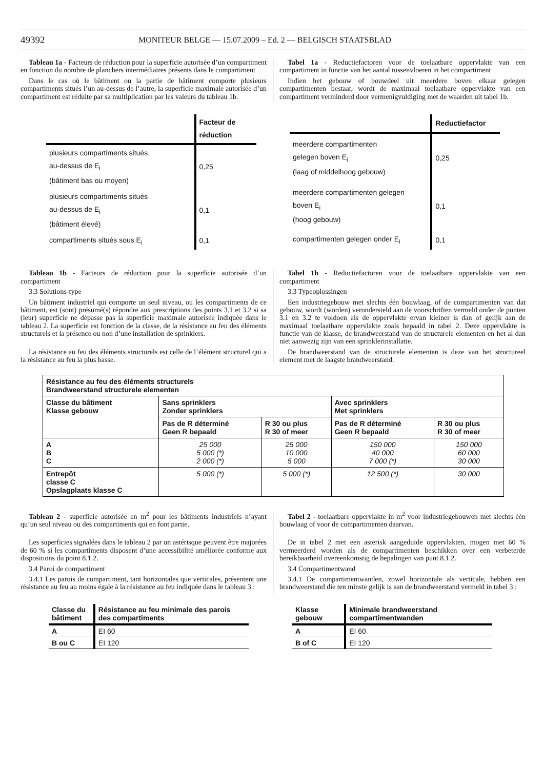49392 MONITEUR BELGE — 15.07.2009 – Ed. 2 — BELGISCH STAATSBLAD
Tableau 1a - Facteurs de réduction pour la superficie autorisée d’un compartiment en fonction du nombre de planchers intermédiaires présents dans le compartiment
Dans le cas où le bâtiment ou la partie de bâtiment comporte plusieurs compartiments situés l’un au-dessus de l’autre, la superficie maximale autorisée d’un compartiment est réduite par sa multiplication par les valeurs du tableau 1b.
Tabel 1a - Reductiefactoren voor de toelaatbare oppervlakte van een compartiment in functie van het aantal tussenvloeren in het compartiment
Indien het gebouw of bouwdeel uit meerdere boven elkaar gelegen compartimenten bestaat, wordt de maximaal toelaatbare oppervlakte van een compartiment verminderd door vermenigvuldiging met de waarden uit tabel 1b.
| | Facteur de réduction |
| plusieurs compartiments situés au-dessus de E<sub>i</sub> (bâtiment bas ou moyen) | 0,25 |
| plusieurs compartiments situés au-dessus de E<sub>i</sub> (bâtiment élevé) | 0,1 |
| compartiments situés sous E<sub>i</sub> | 0,1 |
| | Reductiefactor |
| meerdere compartimenten gelegen boven E<sub>i</sub> (laag of middelhoog gebouw) | 0,25 |
| meerdere compartimenten gelegen boven E<sub>i</sub> (hoog gebouw) | 0,1 |
| compartimenten gelegen onder E<sub>i</sub> | 0,1 |
Tableau 1b - Facteurs de réduction pour la superficie autorisée d’un compartiment
3.3 Solutions-type
Un bâtiment industriel qui comporte un seul niveau, ou les compartiments de ce bâtiment, est (sont) présumé(s) répondre aux prescriptions des points 3.1 et 3.2 si sa (leur) superficie ne dépasse pas la superficie maximale autorisée indiquée dans le tableau 2. La superficie est fonction de la classe, de la résistance au feu des éléments structurels et la présence ou non d’une installation de sprinklers.
La résistance au feu des éléments structurels est celle de l’élément structurel qui a la résistance au feu la plus basse.
Tabel 1b - Reductiefactoren voor de toelaatbare oppervlakte van een compartiment
3.3 Typeoplossingen
Een industriegebouw met slechts één bouwlaag, of de compartimenten van dat gebouw, wordt (worden) verondersteld aan de voorschriften vermeld onder de punten 3.1 en 3.2 te voldoen als de oppervlakte ervan kleiner is dan of gelijk aan de maximaal toelaatbare oppervlakte zoals bepaald in tabel 2. Deze oppervlakte is functie van de klasse, de brandweerstand van de structurele elementen en het al dan niet aanwezig zijn van een sprinklerinstallatie.
De brandweerstand van de structurele elementen is deze van het structureel element met de laagste brandweerstand.
| Résistance au feu des éléments structurels Brandweerstand structurele elementen | | | | |
| --- | --- | --- | --- | --- |
| Classe du bâtiment Klasse gebouw | Sans sprinklers Zonder sprinklers | | Avec sprinklers Met sprinklers | |
| | Pas de R déterminé Geen R bepaald | R 30 ou plus R 30 of meer | Pas de R déterminé Geen R bepaald | R 30 ou plus R 30 of meer |
| A B C | 25 000 5 000 (*) 2 000 (*) | 25 000 10 000 5 000 | 150 000 40 000 7 000 (*) | 150 000 60 000 30 000 |
| Entrepôt classe C Opslagplaats klasse C | 5 000 (*) | 5 000 (*) | 12 500 (*) | 30 000 |
Tableau 2 - superficie autorisée en m<sup>2</sup> pour les bâtiments industriels n’ayant qu’un seul niveau ou des compartiments qui en font partie.
Les superficies signalées dans le tableau 2 par un astérisque peuvent être majorées de 60 % si les compartiments disposent d’une accessibilité améliorée conforme aux dispositions du point 8.1.2.
3.4 Paroi de compartiment
3.4.1 Les parois de compartiment, tant horizontales que verticales, présentent une résistance au feu au moins égale à la résistance au feu indiquée dans le tableau 3 :
Tabel 2 - toelaatbare oppervlakte in m<sup>2</sup> voor industriegebouwen met slechts één bouwlaag of voor de compartimenten daarvan.
De in tabel 2 met een asterisk aangeduide oppervlakten, mogen met 60 % vermeerderd worden als de compartimenten beschikken over een verbeterde bereikbaarheid overeenkomstig de bepalingen van punt 8.1.2.
3.4 Compartimentwand
3.4.1 De compartimentwanden, zowel horizontale als verticale, hebben een brandweerstand die ten minste gelijk is aan de brandweerstand vermeld in tabel 3 :
| Classe du bâtiment | Résistance au feu minimale des parois des compartiments |
| A | EI 60 |
| B ou C | EI 120 |
| Klasse gebouw | Minimale brandweerstand compartimentwanden |
| A | EI 60 |
| B of C | EI 120 |